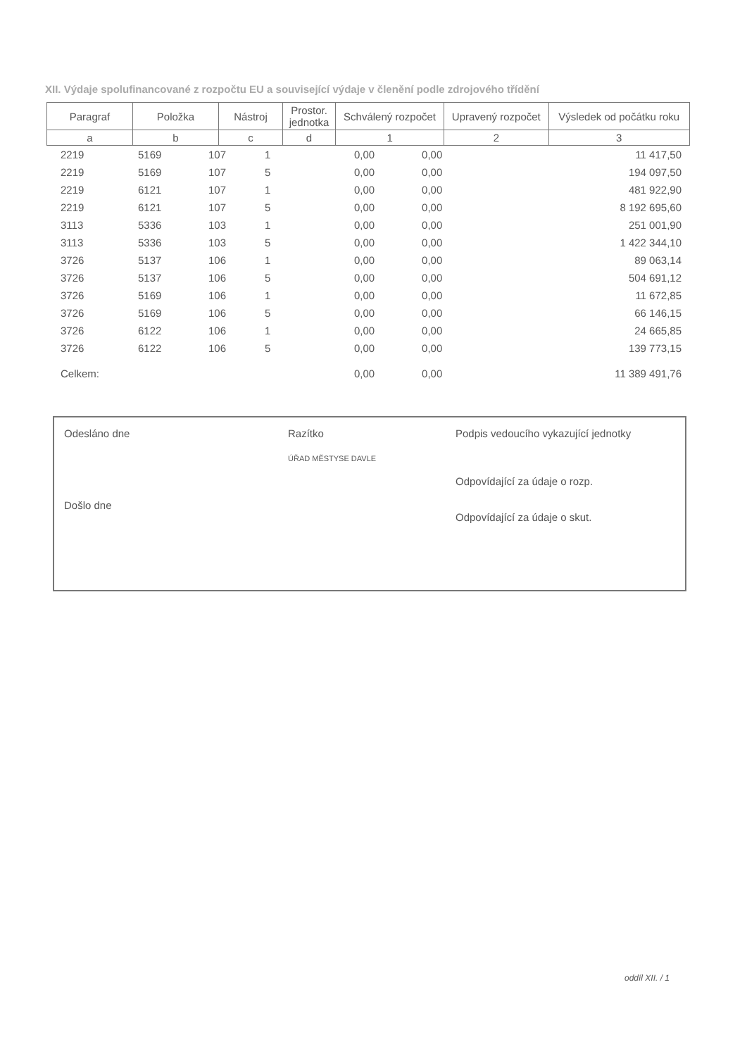XII. Výdaje spolufinancované z rozpočtu EU a související výdaje v členění podle zdrojového třídění
| Paragraf | Položka | Nástroj | Prostor. jednotka | Schválený rozpočet | Upravený rozpočet | Výsledek od počátku roku |
| --- | --- | --- | --- | --- | --- | --- |
| a | b | c | d | 1 | 2 | 3 |
| | 2219 | 5169 | 107 | 1 | 0,00 | 0,00 | 11 417,50 |
| | 2219 | 5169 | 107 | 5 | 0,00 | 0,00 | 194 097,50 |
| | 2219 | 6121 | 107 | 1 | 0,00 | 0,00 | 481 922,90 |
| | 2219 | 6121 | 107 | 5 | 0,00 | 0,00 | 8 192 695,60 |
| | 3113 | 5336 | 103 | 1 | 0,00 | 0,00 | 251 001,90 |
| | 3113 | 5336 | 103 | 5 | 0,00 | 0,00 | 1 422 344,10 |
| | 3726 | 5137 | 106 | 1 | 0,00 | 0,00 | 89 063,14 |
| | 3726 | 5137 | 106 | 5 | 0,00 | 0,00 | 504 691,12 |
| | 3726 | 5169 | 106 | 1 | 0,00 | 0,00 | 11 672,85 |
| | 3726 | 5169 | 106 | 5 | 0,00 | 0,00 | 66 146,15 |
| | 3726 | 6122 | 106 | 1 | 0,00 | 0,00 | 24 665,85 |
| | 3726 | 6122 | 106 | 5 | 0,00 | 0,00 | 139 773,15 |
| | Celkem: | | | | 0,00 | 0,00 | 11 389 491,76 |
Odesláno dne
Došlo dne
Razítko
ÚŘAD MĚSTYSE DAVLE
Podpis vedoucího vykazující jednotky
Odpovídající za údaje o rozp.
Odpovídající za údaje o skut.
oddíl XII. / 1